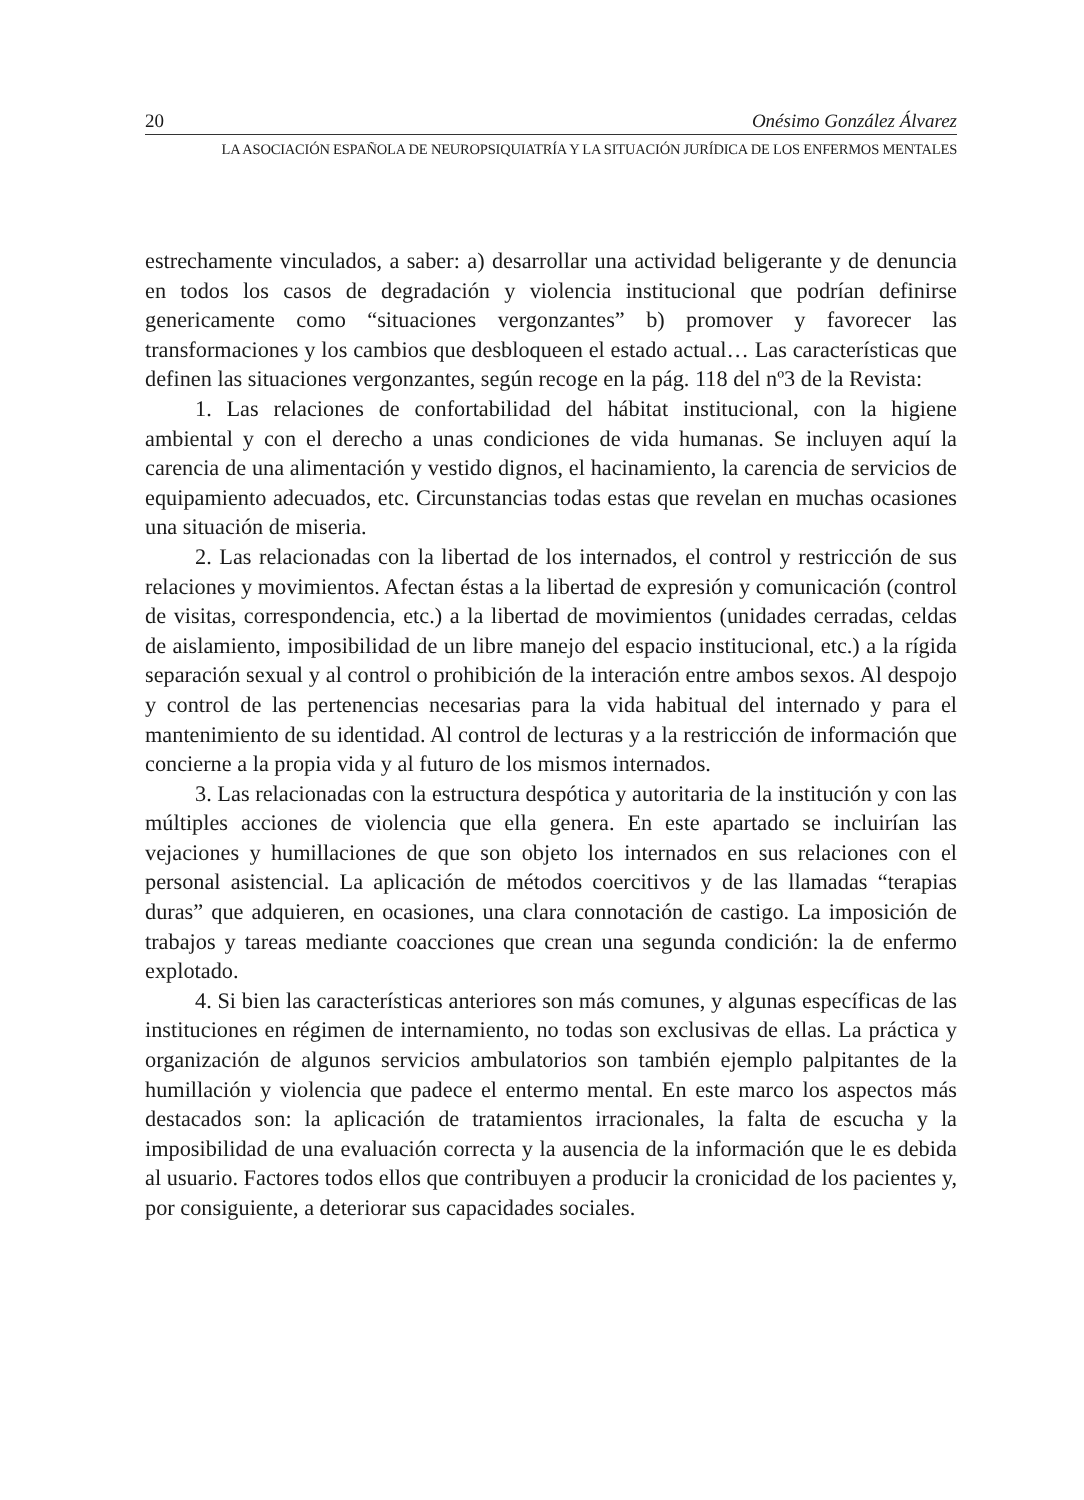20 Onésimo González Álvarez
LA ASOCIACIÓN ESPAÑOLA DE NEUROPSIQUIATRÍA Y LA SITUACIÓN JURÍDICA DE LOS ENFERMOS MENTALES
estrechamente vinculados, a saber: a) desarrollar una actividad beligerante y de denuncia en todos los casos de degradación y violencia institucional que podrían definirse genericamente como “situaciones vergonzantes” b) promover y favorecer las transformaciones y los cambios que desbloqueen el estado actual… Las características que definen las situaciones vergonzantes, según recoge en la pág. 118 del nº3 de la Revista:
1. Las relaciones de confortabilidad del hábitat institucional, con la higiene ambiental y con el derecho a unas condiciones de vida humanas. Se incluyen aquí la carencia de una alimentación y vestido dignos, el hacinamiento, la carencia de servicios de equipamiento adecuados, etc. Circunstancias todas estas que revelan en muchas ocasiones una situación de miseria.
2. Las relacionadas con la libertad de los internados, el control y restricción de sus relaciones y movimientos. Afectan éstas a la libertad de expresión y comunicación (control de visitas, correspondencia, etc.) a la libertad de movimientos (unidades cerradas, celdas de aislamiento, imposibilidad de un libre manejo del espacio institucional, etc.) a la rígida separación sexual y al control o prohibición de la interación entre ambos sexos. Al despojo y control de las pertenencias necesarias para la vida habitual del internado y para el mantenimiento de su identidad. Al control de lecturas y a la restricción de información que concierne a la propia vida y al futuro de los mismos internados.
3. Las relacionadas con la estructura despótica y autoritaria de la institución y con las múltiples acciones de violencia que ella genera. En este apartado se incluirían las vejaciones y humillaciones de que son objeto los internados en sus relaciones con el personal asistencial. La aplicación de métodos coercitivos y de las llamadas “terapias duras” que adquieren, en ocasiones, una clara connotación de castigo. La imposición de trabajos y tareas mediante coacciones que crean una segunda condición: la de enfermo explotado.
4. Si bien las características anteriores son más comunes, y algunas específicas de las instituciones en régimen de internamiento, no todas son exclusivas de ellas. La práctica y organización de algunos servicios ambulatorios son también ejemplo palpitantes de la humillación y violencia que padece el entermo mental. En este marco los aspectos más destacados son: la aplicación de tratamientos irracionales, la falta de escucha y la imposibilidad de una evaluación correcta y la ausencia de la información que le es debida al usuario. Factores todos ellos que contribuyen a producir la cronicidad de los pacientes y, por consiguiente, a deteriorar sus capacidades sociales.